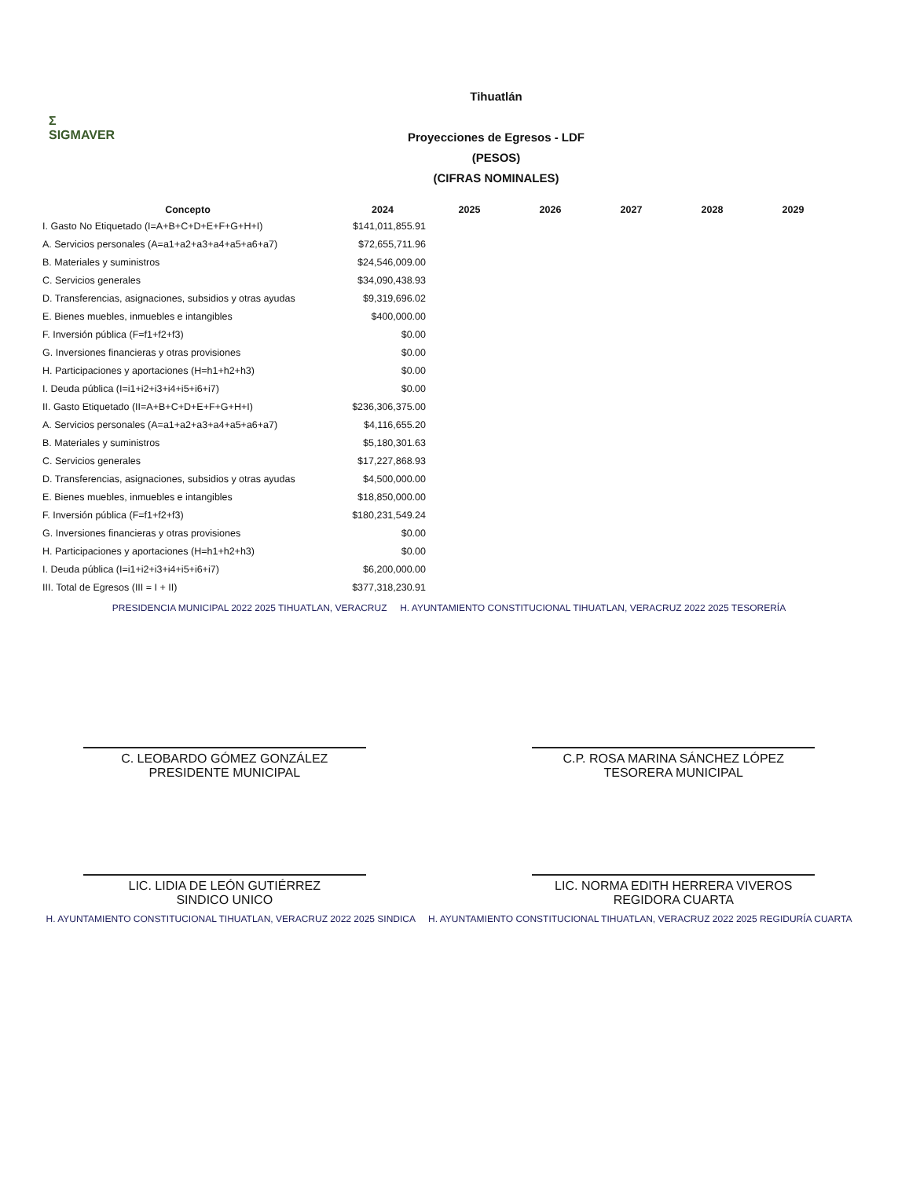Σ
SIGMAVER
Tihuatlán
Proyecciones de Egresos - LDF
(PESOS)
(CIFRAS NOMINALES)
| Concepto | 2024 | 2025 | 2026 | 2027 | 2028 | 2029 |
| --- | --- | --- | --- | --- | --- | --- |
| I. Gasto No Etiquetado (I=A+B+C+D+E+F+G+H+I) | $141,011,855.91 | | | | | |
| A. Servicios personales (A=a1+a2+a3+a4+a5+a6+a7) | $72,655,711.96 | | | | | |
| B. Materiales y suministros | $24,546,009.00 | | | | | |
| C. Servicios generales | $34,090,438.93 | | | | | |
| D. Transferencias, asignaciones, subsidios y otras ayudas | $9,319,696.02 | | | | | |
| E. Bienes muebles, inmuebles e intangibles | $400,000.00 | | | | | |
| F. Inversión pública (F=f1+f2+f3) | $0.00 | | | | | |
| G. Inversiones financieras y otras provisiones | $0.00 | | | | | |
| H. Participaciones y aportaciones (H=h1+h2+h3) | $0.00 | | | | | |
| I. Deuda pública (I=i1+i2+i3+i4+i5+i6+i7) | $0.00 | | | | | |
| II. Gasto Etiquetado (II=A+B+C+D+E+F+G+H+I) | $236,306,375.00 | | | | | |
| A. Servicios personales (A=a1+a2+a3+a4+a5+a6+a7) | $4,116,655.20 | | | | | |
| B. Materiales y suministros | $5,180,301.63 | | | | | |
| C. Servicios generales | $17,227,868.93 | | | | | |
| D. Transferencias, asignaciones, subsidios y otras ayudas | $4,500,000.00 | | | | | |
| E. Bienes muebles, inmuebles e intangibles | $18,850,000.00 | | | | | |
| F. Inversión pública (F=f1+f2+f3) | $180,231,549.24 | | | | | |
| G. Inversiones financieras y otras provisiones | $0.00 | | | | | |
| H. Participaciones y aportaciones (H=h1+h2+h3) | $0.00 | | | | | |
| I. Deuda pública (I=i1+i2+i3+i4+i5+i6+i7) | $6,200,000.00 | | | | | |
| III. Total de Egresos (III = I + II) | $377,318,230.91 | | | | | |
PRESIDENCIA MUNICIPAL 2022 2025 TIHUATLAN, VERACRUZ H. AYUNTAMIENTO CONSTITUCIONAL TIHUATLAN, VERACRUZ 2022 2025 TESORERÍA
C. LEOBARDO GÓMEZ GONZÁLEZ
PRESIDENTE MUNICIPAL
C.P. ROSA MARINA SÁNCHEZ LÓPEZ
TESORERA MUNICIPAL
LIC. LIDIA DE LEÓN GUTIÉRREZ
SINDICO UNICO
LIC. NORMA EDITH HERRERA VIVEROS
REGIDORA CUARTA
H. AYUNTAMIENTO CONSTITUCIONAL TIHUATLAN, VERACRUZ 2022 2025 SINDICA H. AYUNTAMIENTO CONSTITUCIONAL TIHUATLAN, VERACRUZ 2022 2025 REGIDURÍA CUARTA